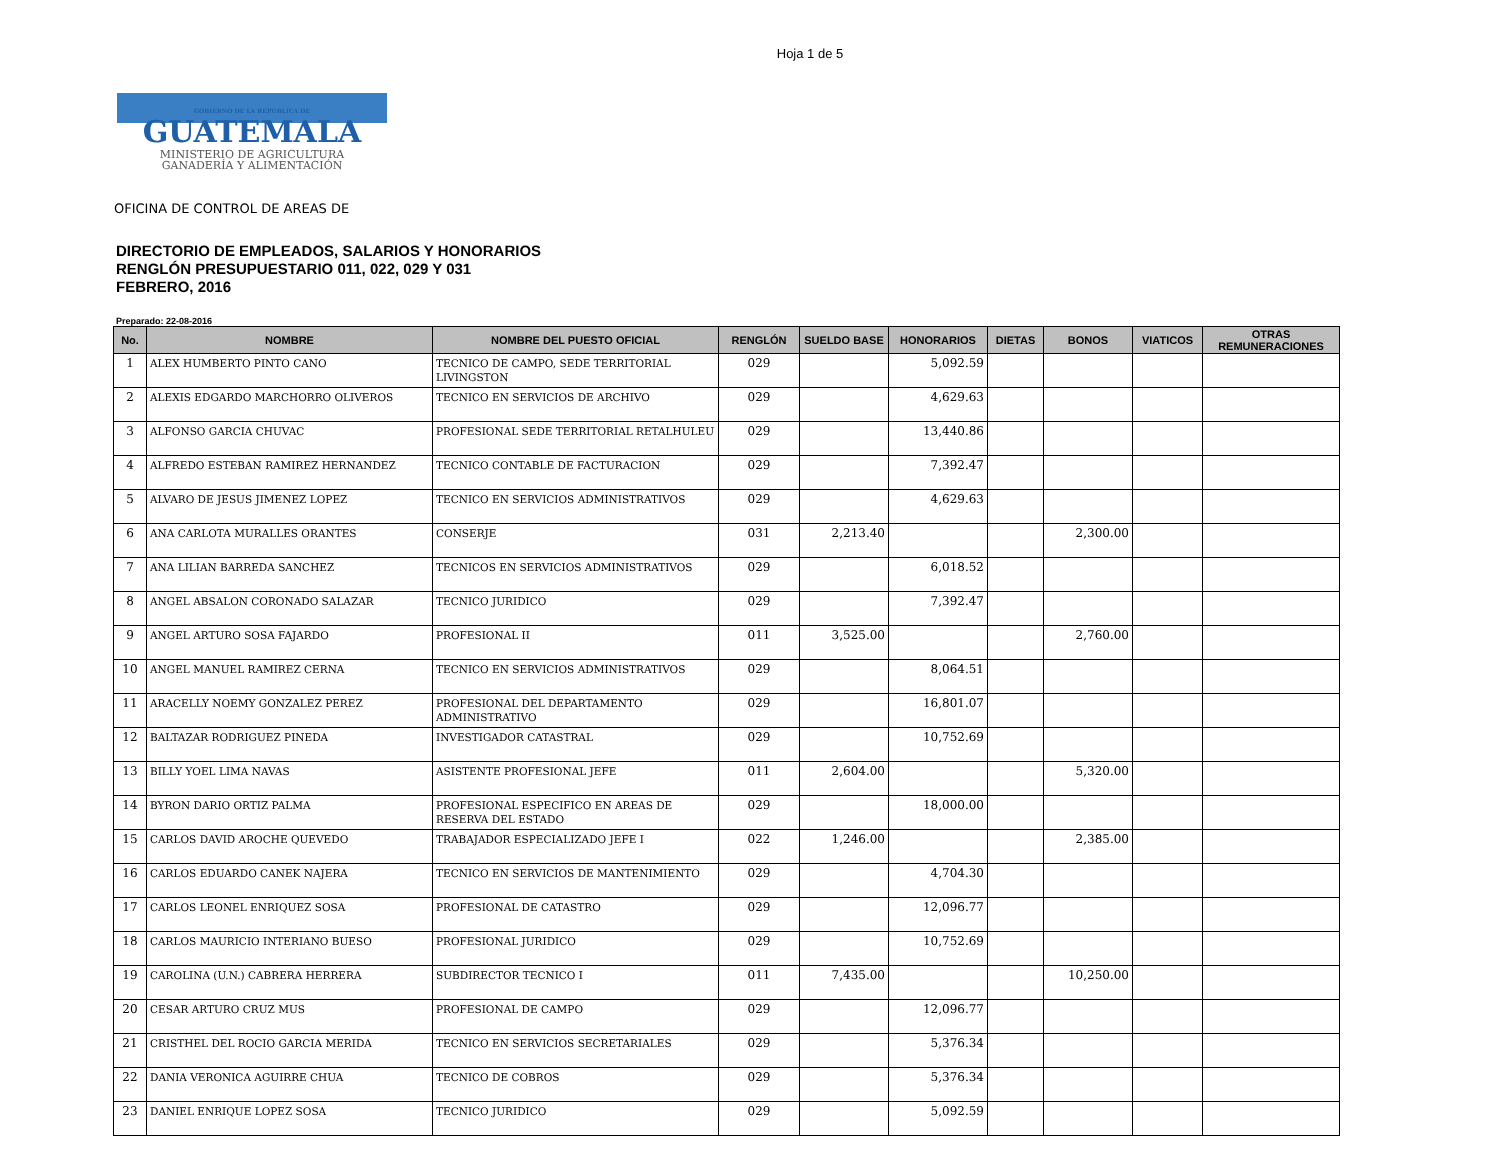Hoja 1 de 5
GOBIERNO DE LA REPÚBLICA DE
GUATEMALA
MINISTERIO DE AGRICULTURA
GANADERÍA Y ALIMENTACIÓN
OFICINA DE CONTROL DE AREAS DE
DIRECTORIO DE EMPLEADOS, SALARIOS Y HONORARIOS
RENGLÓN PRESUPUESTARIO 011, 022, 029 Y 031
FEBRERO, 2016
Preparado: 22-08-2016
| No. | NOMBRE | NOMBRE DEL PUESTO OFICIAL | RENGLÓN | SUELDO BASE | HONORARIOS | DIETAS | BONOS | VIATICOS | OTRAS REMUNERACIONES |
| --- | --- | --- | --- | --- | --- | --- | --- | --- | --- |
| 1 | ALEX HUMBERTO PINTO CANO | TECNICO DE CAMPO, SEDE TERRITORIAL LIVINGSTON | 029 | | 5,092.59 | | | | |
| 2 | ALEXIS EDGARDO MARCHORRO OLIVEROS | TECNICO EN SERVICIOS DE ARCHIVO | 029 | | 4,629.63 | | | | |
| 3 | ALFONSO GARCIA CHUVAC | PROFESIONAL SEDE TERRITORIAL RETALHULEU | 029 | | 13,440.86 | | | | |
| 4 | ALFREDO ESTEBAN RAMIREZ HERNANDEZ | TECNICO CONTABLE DE FACTURACION | 029 | | 7,392.47 | | | | |
| 5 | ALVARO DE JESUS JIMENEZ LOPEZ | TECNICO EN SERVICIOS ADMINISTRATIVOS | 029 | | 4,629.63 | | | | |
| 6 | ANA CARLOTA MURALLES ORANTES | CONSERJE | 031 | 2,213.40 | | | 2,300.00 | | |
| 7 | ANA LILIAN BARREDA SANCHEZ | TECNICOS EN SERVICIOS ADMINISTRATIVOS | 029 | | 6,018.52 | | | | |
| 8 | ANGEL ABSALON CORONADO SALAZAR | TECNICO JURIDICO | 029 | | 7,392.47 | | | | |
| 9 | ANGEL ARTURO SOSA FAJARDO | PROFESIONAL II | 011 | 3,525.00 | | | 2,760.00 | | |
| 10 | ANGEL MANUEL RAMIREZ CERNA | TECNICO EN SERVICIOS ADMINISTRATIVOS | 029 | | 8,064.51 | | | | |
| 11 | ARACELLY NOEMY GONZALEZ PEREZ | PROFESIONAL DEL DEPARTAMENTO ADMINISTRATIVO | 029 | | 16,801.07 | | | | |
| 12 | BALTAZAR RODRIGUEZ PINEDA | INVESTIGADOR CATASTRAL | 029 | | 10,752.69 | | | | |
| 13 | BILLY YOEL LIMA NAVAS | ASISTENTE PROFESIONAL JEFE | 011 | 2,604.00 | | | 5,320.00 | | |
| 14 | BYRON DARIO ORTIZ PALMA | PROFESIONAL ESPECIFICO EN AREAS DE RESERVA DEL ESTADO | 029 | | 18,000.00 | | | | |
| 15 | CARLOS DAVID AROCHE QUEVEDO | TRABAJADOR ESPECIALIZADO JEFE I | 022 | 1,246.00 | | | 2,385.00 | | |
| 16 | CARLOS EDUARDO CANEK NAJERA | TECNICO EN SERVICIOS DE MANTENIMIENTO | 029 | | 4,704.30 | | | | |
| 17 | CARLOS LEONEL ENRIQUEZ SOSA | PROFESIONAL DE CATASTRO | 029 | | 12,096.77 | | | | |
| 18 | CARLOS MAURICIO INTERIANO BUESO | PROFESIONAL JURIDICO | 029 | | 10,752.69 | | | | |
| 19 | CAROLINA (U.N.) CABRERA HERRERA | SUBDIRECTOR TECNICO I | 011 | 7,435.00 | | | 10,250.00 | | |
| 20 | CESAR ARTURO CRUZ MUS | PROFESIONAL DE CAMPO | 029 | | 12,096.77 | | | | |
| 21 | CRISTHEL DEL ROCIO GARCIA MERIDA | TECNICO EN SERVICIOS SECRETARIALES | 029 | | 5,376.34 | | | | |
| 22 | DANIA VERONICA AGUIRRE CHUA | TECNICO DE COBROS | 029 | | 5,376.34 | | | | |
| 23 | DANIEL ENRIQUE LOPEZ SOSA | TECNICO JURIDICO | 029 | | 5,092.59 | | | | |